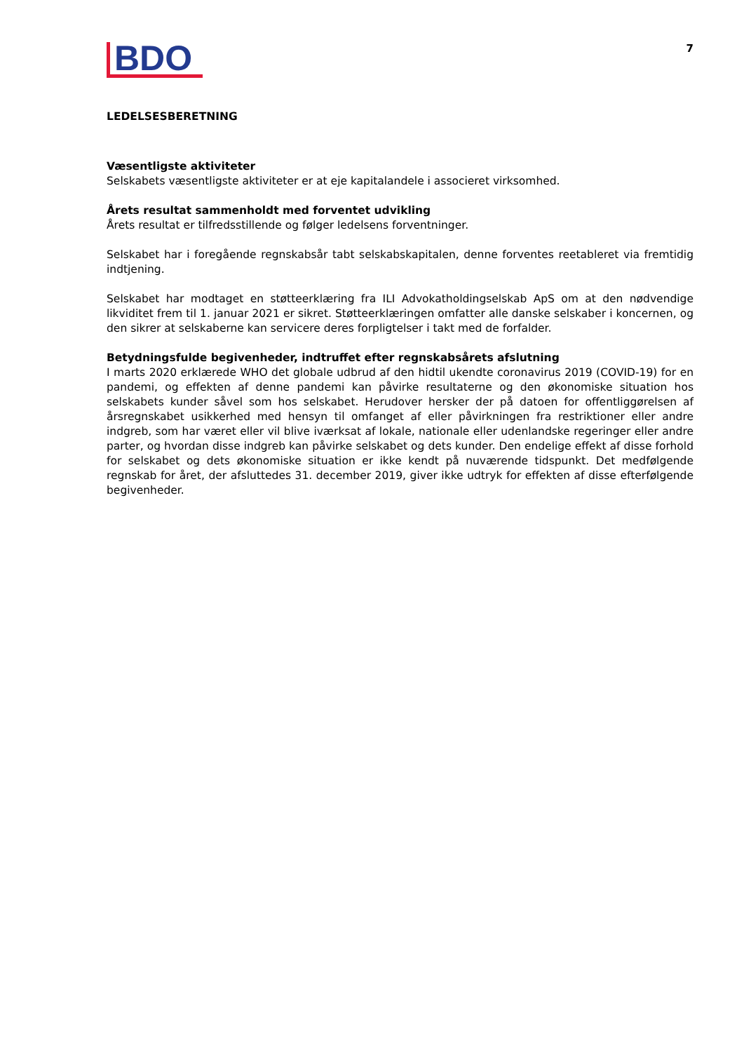BDO
7
LEDELSESBERETNING
Væsentligste aktiviteter
Selskabets væsentligste aktiviteter er at eje kapitalandele i associeret virksomhed.
Årets resultat sammenholdt med forventet udvikling
Årets resultat er tilfredsstillende og følger ledelsens forventninger.
Selskabet har i foregående regnskabsår tabt selskabskapitalen, denne forventes reetableret via fremtidig indtjening.
Selskabet har modtaget en støtteerklæring fra ILI Advokatholdingselskab ApS om at den nødvendige likviditet frem til 1. januar 2021 er sikret. Støtteerklæringen omfatter alle danske selskaber i koncernen, og den sikrer at selskaberne kan servicere deres forpligtelser i takt med de forfalder.
Betydningsfulde begivenheder, indtruffet efter regnskabsårets afslutning
I marts 2020 erklærede WHO det globale udbrud af den hidtil ukendte coronavirus 2019 (COVID-19) for en pandemi, og effekten af denne pandemi kan påvirke resultaterne og den økonomiske situation hos selskabets kunder såvel som hos selskabet. Herudover hersker der på datoen for offentliggørelsen af årsregnskabet usikkerhed med hensyn til omfanget af eller påvirkningen fra restriktioner eller andre indgreb, som har været eller vil blive iværksat af lokale, nationale eller udenlandske regeringer eller andre parter, og hvordan disse indgreb kan påvirke selskabet og dets kunder. Den endelige effekt af disse forhold for selskabet og dets økonomiske situation er ikke kendt på nuværende tidspunkt. Det medfølgende regnskab for året, der afsluttedes 31. december 2019, giver ikke udtryk for effekten af disse efterfølgende begivenheder.